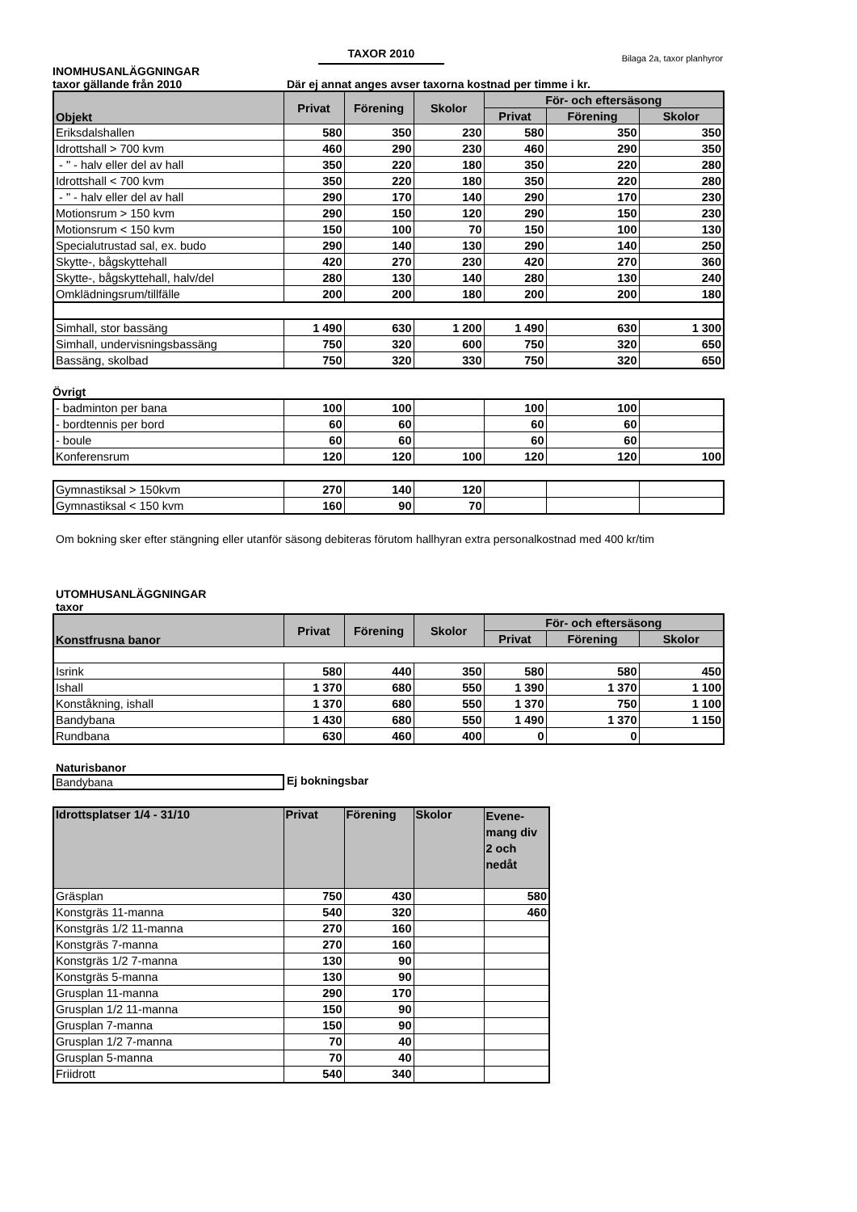TAXOR 2010
Bilaga 2a, taxor planhyror
INOMHUSANLÄGGNINGAR
taxor gällande från 2010 Där ej annat anges avser taxorna kostnad per timme i kr.
| Objekt | Privat | Förening | Skolor | För- och eftersäsong | | |
| --- | --- | --- | --- | --- | --- | --- |
| | | | | Privat | Förening | Skolor |
| Eriksdalshallen | 580 | 350 | 230 | 580 | 350 | 350 |
| Idrottshall > 700 kvm | 460 | 290 | 230 | 460 | 290 | 350 |
| - " - halv eller del av hall | 350 | 220 | 180 | 350 | 220 | 280 |
| Idrottshall < 700 kvm | 350 | 220 | 180 | 350 | 220 | 280 |
| - " - halv eller del av hall | 290 | 170 | 140 | 290 | 170 | 230 |
| Motionsrum > 150 kvm | 290 | 150 | 120 | 290 | 150 | 230 |
| Motionsrum < 150 kvm | 150 | 100 | 70 | 150 | 100 | 130 |
| Specialutrustad sal, ex. budo | 290 | 140 | 130 | 290 | 140 | 250 |
| Skytte-, bågskyttehall | 420 | 270 | 230 | 420 | 270 | 360 |
| Skytte-, bågskyttehall, halv/del | 280 | 130 | 140 | 280 | 130 | 240 |
| Omklädningsrum/tillfälle | 200 | 200 | 180 | 200 | 200 | 180 |
| Simhall, stor bassäng | 1 490 | 630 | 1 200 | 1 490 | 630 | 1 300 |
| Simhall, undervisningsbassäng | 750 | 320 | 600 | 750 | 320 | 650 |
| Bassäng, skolbad | 750 | 320 | 330 | 750 | 320 | 650 |
Övrigt
| - badminton per bana | 100 | 100 | | 100 | 100 | |
| - bordtennis per bord | 60 | 60 | | 60 | 60 | |
| - boule | 60 | 60 | | 60 | 60 | |
| Konferensrum | 120 | 120 | 100 | 120 | 120 | 100 |
| Gymnastiksal > 150kvm | 270 | 140 | 120 | | | |
| Gymnastiksal < 150 kvm | 160 | 90 | 70 | | | |
Om bokning sker efter stängning eller utanför säsong debiteras förutom hallhyran extra personalkostnad med 400 kr/tim
UTOMHUSANLÄGGNINGAR
taxor
| Konstfrusna banor | Privat | Förening | Skolor | För- och eftersäsong | | |
| --- | --- | --- | --- | --- | --- | --- |
| | | | | Privat | Förening | Skolor |
| Isrink | 580 | 440 | 350 | 580 | 580 | 450 |
| Ishall | 1 370 | 680 | 550 | 1 390 | 1 370 | 1 100 |
| Konståkning, ishall | 1 370 | 680 | 550 | 1 370 | 750 | 1 100 |
| Bandybana | 1 430 | 680 | 550 | 1 490 | 1 370 | 1 150 |
| Rundbana | 630 | 460 | 400 | 0 | 0 | |
Naturisbanor
Bandybana Ej bokningsbar
| Idrottsplatser 1/4 - 31/10 | Privat | Förening | Skolor | Evene- mang div 2 och nedåt |
| --- | --- | --- | --- | --- |
| Gräsplan | 750 | 430 | | 580 |
| Konstgräs 11-manna | 540 | 320 | | 460 |
| Konstgräs 1/2 11-manna | 270 | 160 | | |
| Konstgräs 7-manna | 270 | 160 | | |
| Konstgräs 1/2 7-manna | 130 | 90 | | |
| Konstgräs 5-manna | 130 | 90 | | |
| Grusplan 11-manna | 290 | 170 | | |
| Grusplan 1/2 11-manna | 150 | 90 | | |
| Grusplan 7-manna | 150 | 90 | | |
| Grusplan 1/2 7-manna | 70 | 40 | | |
| Grusplan 5-manna | 70 | 40 | | |
| Friidrott | 540 | 340 | | |